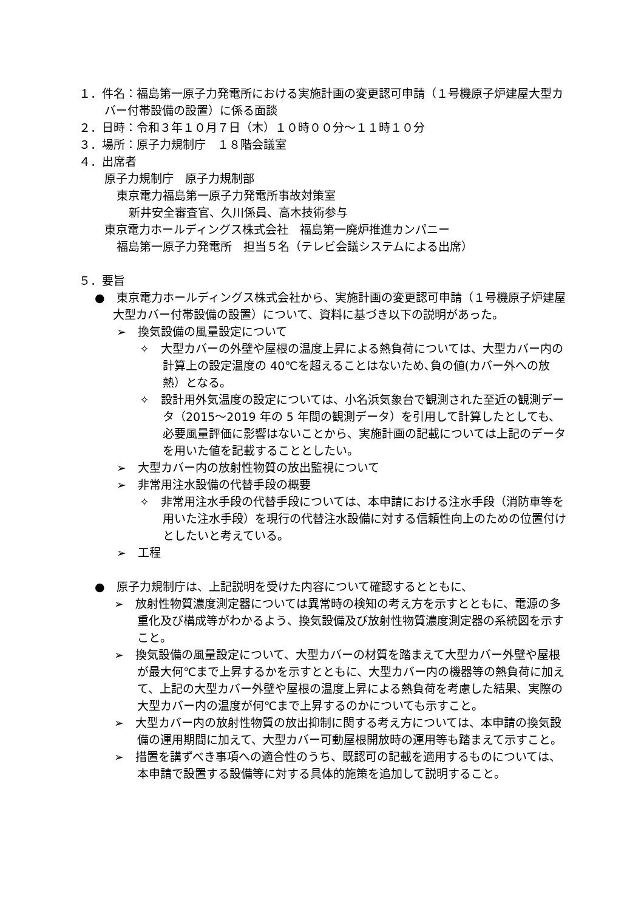１．件名：福島第一原子力発電所における実施計画の変更認可申請（１号機原子炉建屋大型カバー付帯設備の設置）に係る面談
２．日時：令和３年１０月７日（木）１０時００分～１１時１０分
３．場所：原子力規制庁　１８階会議室
４．出席者
原子力規制庁　原子力規制部
東京電力福島第一原子力発電所事故対策室
新井安全審査官、久川係員、高木技術参与
東京電力ホールディングス株式会社　福島第一廃炉推進カンパニー
福島第一原子力発電所　担当５名（テレビ会議システムによる出席）
５．要旨
●　東京電力ホールディングス株式会社から、実施計画の変更認可申請（１号機原子炉建屋大型カバー付帯設備の設置）について、資料に基づき以下の説明があった。
➢　換気設備の風量設定について
✧　大型カバーの外壁や屋根の温度上昇による熱負荷については、大型カバー内の計算上の設定温度の 40℃を超えることはないため､負の値(カバー外への放熱）となる。
✧　設計用外気温度の設定については、小名浜気象台で観測された至近の観測データ（2015～2019 年の 5 年間の観測データ）を引用して計算したとしても、必要風量評価に影響はないことから、実施計画の記載については上記のデータを用いた値を記載することとしたい。
➢　大型カバー内の放射性物質の放出監視について
➢　非常用注水設備の代替手段の概要
✧　非常用注水手段の代替手段については、本申請における注水手段（消防車等を用いた注水手段）を現行の代替注水設備に対する信頼性向上のための位置付けとしたいと考えている。
➢　工程
●　原子力規制庁は、上記説明を受けた内容について確認するとともに、
➢　放射性物質濃度測定器については異常時の検知の考え方を示すとともに、電源の多重化及び構成等がわかるよう、換気設備及び放射性物質濃度測定器の系統図を示すこと。
➢　換気設備の風量設定について、大型カバーの材質を踏まえて大型カバー外壁や屋根が最大何℃まで上昇するかを示すとともに、大型カバー内の機器等の熱負荷に加えて、上記の大型カバー外壁や屋根の温度上昇による熱負荷を考慮した結果、実際の大型カバー内の温度が何℃まで上昇するのかについても示すこと。
➢　大型カバー内の放射性物質の放出抑制に関する考え方については、本申請の換気設備の運用期間に加えて、大型カバー可動屋根開放時の運用等も踏まえて示すこと。
➢　措置を講ずべき事項への適合性のうち、既認可の記載を適用するものについては、本申請で設置する設備等に対する具体的施策を追加して説明すること。